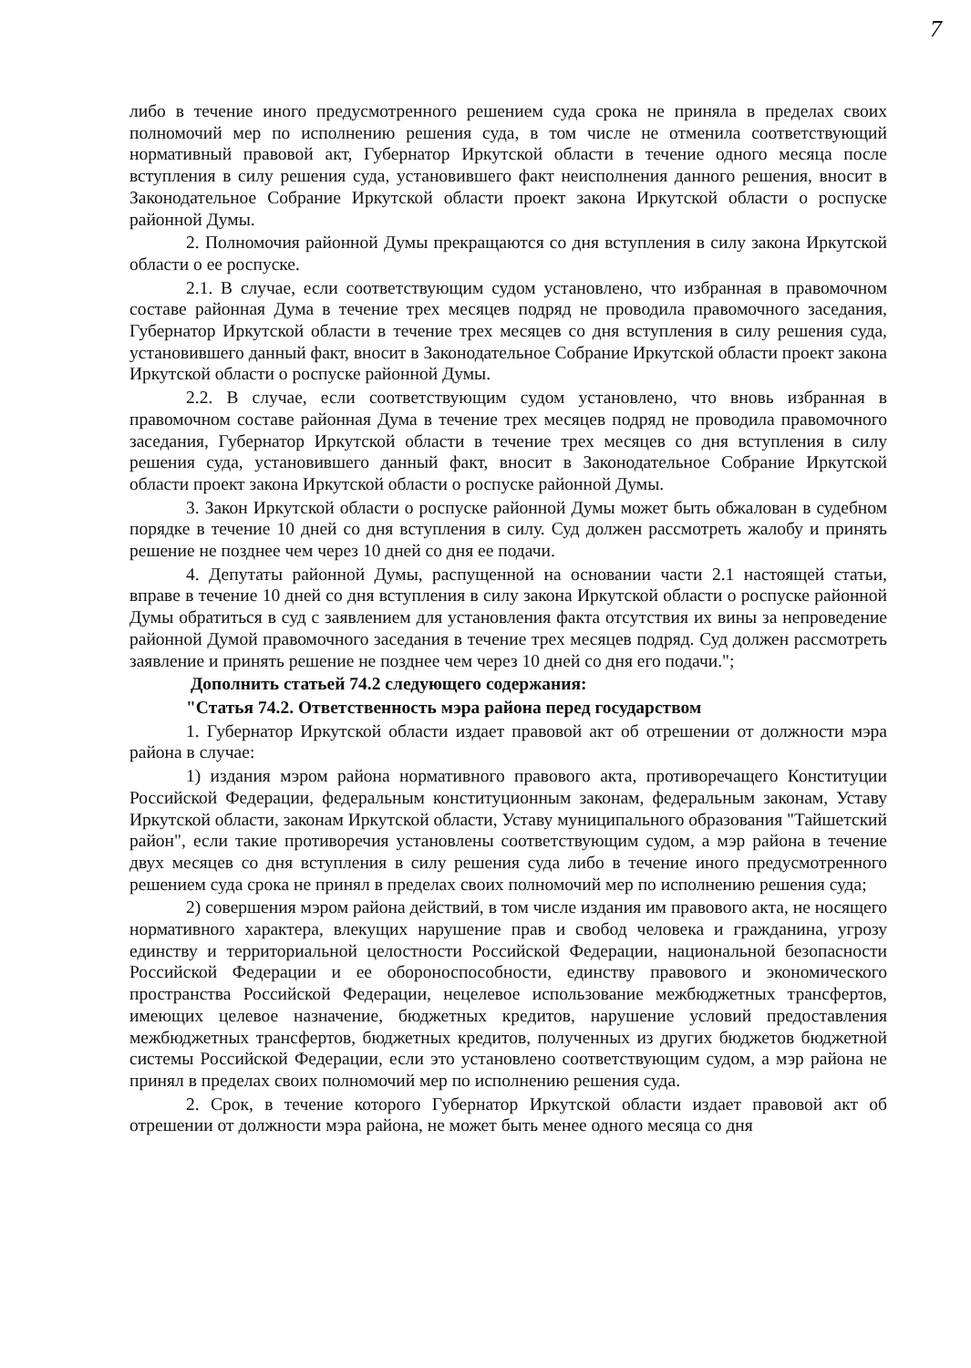7
либо в течение иного предусмотренного решением суда срока не приняла в пределах своих полномочий мер по исполнению решения суда, в том числе не отменила соответствующий нормативный правовой акт, Губернатор Иркутской области в течение одного месяца после вступления в силу решения суда, установившего факт неисполнения данного решения, вносит в Законодательное Собрание Иркутской области проект закона Иркутской области о роспуске районной Думы.
2. Полномочия районной Думы прекращаются со дня вступления в силу закона Иркутской области о ее роспуске.
2.1. В случае, если соответствующим судом установлено, что избранная в правомочном составе районная Дума в течение трех месяцев подряд не проводила правомочного заседания, Губернатор Иркутской области в течение трех месяцев со дня вступления в силу решения суда, установившего данный факт, вносит в Законодательное Собрание Иркутской области проект закона Иркутской области о роспуске районной Думы.
2.2. В случае, если соответствующим судом установлено, что вновь избранная в правомочном составе районная Дума в течение трех месяцев подряд не проводила правомочного заседания, Губернатор Иркутской области в течение трех месяцев со дня вступления в силу решения суда, установившего данный факт, вносит в Законодательное Собрание Иркутской области проект закона Иркутской области о роспуске районной Думы.
3. Закон Иркутской области о роспуске районной Думы может быть обжалован в судебном порядке в течение 10 дней со дня вступления в силу. Суд должен рассмотреть жалобу и принять решение не позднее чем через 10 дней со дня ее подачи.
4. Депутаты районной Думы, распущенной на основании части 2.1 настоящей статьи, вправе в течение 10 дней со дня вступления в силу закона Иркутской области о роспуске районной Думы обратиться в суд с заявлением для установления факта отсутствия их вины за непроведение районной Думой правомочного заседания в течение трех месяцев подряд. Суд должен рассмотреть заявление и принять решение не позднее чем через 10 дней со дня его подачи.";
Дополнить статьей 74.2 следующего содержания:
"Статья 74.2. Ответственность мэра района перед государством
1. Губернатор Иркутской области издает правовой акт об отрешении от должности мэра района в случае:
1) издания мэром района нормативного правового акта, противоречащего Конституции Российской Федерации, федеральным конституционным законам, федеральным законам, Уставу Иркутской области, законам Иркутской области, Уставу муниципального образования "Тайшетский район", если такие противоречия установлены соответствующим судом, а мэр района в течение двух месяцев со дня вступления в силу решения суда либо в течение иного предусмотренного решением суда срока не принял в пределах своих полномочий мер по исполнению решения суда;
2) совершения мэром района действий, в том числе издания им правового акта, не носящего нормативного характера, влекущих нарушение прав и свобод человека и гражданина, угрозу единству и территориальной целостности Российской Федерации, национальной безопасности Российской Федерации и ее обороноспособности, единству правового и экономического пространства Российской Федерации, нецелевое использование межбюджетных трансфертов, имеющих целевое назначение, бюджетных кредитов, нарушение условий предоставления межбюджетных трансфертов, бюджетных кредитов, полученных из других бюджетов бюджетной системы Российской Федерации, если это установлено соответствующим судом, а мэр района не принял в пределах своих полномочий мер по исполнению решения суда.
2. Срок, в течение которого Губернатор Иркутской области издает правовой акт об отрешении от должности мэра района, не может быть менее одного месяца со дня